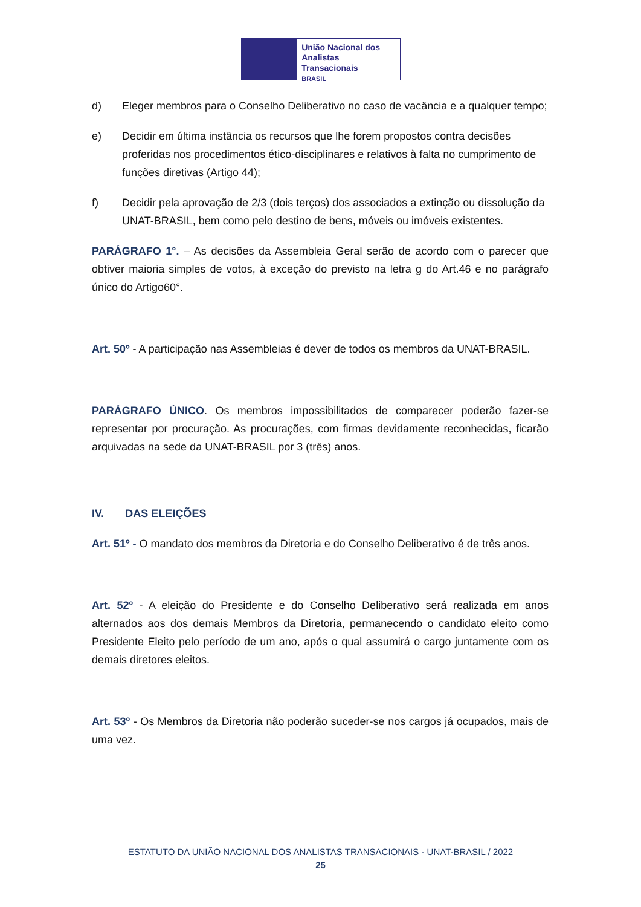União Nacional dos
Analistas Transacionais
BRASIL
d) Eleger membros para o Conselho Deliberativo no caso de vacância e a qualquer tempo;
e) Decidir em última instância os recursos que lhe forem propostos contra decisões proferidas nos procedimentos ético-disciplinares e relativos à falta no cumprimento de funções diretivas (Artigo 44);
f) Decidir pela aprovação de 2/3 (dois terços) dos associados a extinção ou dissolução da UNAT-BRASIL, bem como pelo destino de bens, móveis ou imóveis existentes.
PARÁGRAFO 1°. – As decisões da Assembleia Geral serão de acordo com o parecer que obtiver maioria simples de votos, à exceção do previsto na letra g do Art.46 e no parágrafo único do Artigo60°.
Art. 50º - A participação nas Assembleias é dever de todos os membros da UNAT-BRASIL.
PARÁGRAFO ÚNICO. Os membros impossibilitados de comparecer poderão fazer-se representar por procuração. As procurações, com firmas devidamente reconhecidas, ficarão arquivadas na sede da UNAT-BRASIL por 3 (três) anos.
IV. DAS ELEIÇÕES
Art. 51º - O mandato dos membros da Diretoria e do Conselho Deliberativo é de três anos.
Art. 52º - A eleição do Presidente e do Conselho Deliberativo será realizada em anos alternados aos dos demais Membros da Diretoria, permanecendo o candidato eleito como Presidente Eleito pelo período de um ano, após o qual assumirá o cargo juntamente com os demais diretores eleitos.
Art. 53º - Os Membros da Diretoria não poderão suceder-se nos cargos já ocupados, mais de uma vez.
ESTATUTO DA UNIÃO NACIONAL DOS ANALISTAS TRANSACIONAIS - UNAT-BRASIL / 2022
25